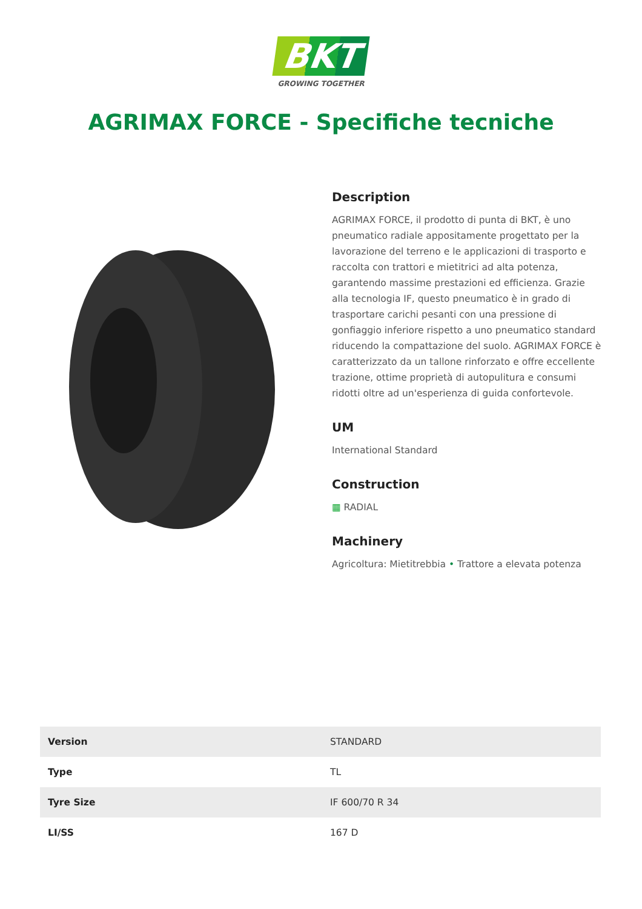BKT
GROWING TOGETHER
AGRIMAX FORCE - Specifiche tecniche
Description
AGRIMAX FORCE, il prodotto di punta di BKT, è uno pneumatico radiale appositamente progettato per la lavorazione del terreno e le applicazioni di trasporto e raccolta con trattori e mietitrici ad alta potenza, garantendo massime prestazioni ed efficienza. Grazie alla tecnologia IF, questo pneumatico è in grado di trasportare carichi pesanti con una pressione di gonfiaggio inferiore rispetto a uno pneumatico standard riducendo la compattazione del suolo. AGRIMAX FORCE è caratterizzato da un tallone rinforzato e offre eccellente trazione, ottime proprietà di autopulitura e consumi ridotti oltre ad un'esperienza di guida confortevole.
UM
International Standard
Construction
▦ RADIAL
Machinery
Agricoltura: Mietitrebbia • Trattore a elevata potenza
| Version | STANDARD |
| Type | TL |
| Tyre Size | IF 600/70 R 34 |
| LI/SS | 167 D |